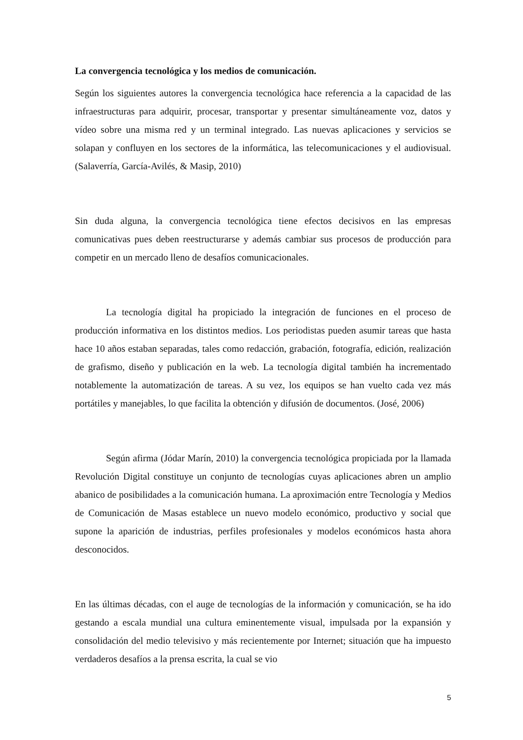La convergencia tecnológica y los medios de comunicación.
Según los siguientes autores la convergencia tecnológica hace referencia a la capacidad de las infraestructuras para adquirir, procesar, transportar y presentar simultáneamente voz, datos y vídeo sobre una misma red y un terminal integrado. Las nuevas aplicaciones y servicios se solapan y confluyen en los sectores de la informática, las telecomunicaciones y el audiovisual. (Salaverría, García-Avilés, & Masip, 2010)
Sin duda alguna, la convergencia tecnológica tiene efectos decisivos en las empresas comunicativas pues deben reestructurarse y además cambiar sus procesos de producción para competir en un mercado lleno de desafíos comunicacionales.
La tecnología digital ha propiciado la integración de funciones en el proceso de producción informativa en los distintos medios. Los periodistas pueden asumir tareas que hasta hace 10 años estaban separadas, tales como redacción, grabación, fotografía, edición, realización de grafismo, diseño y publicación en la web. La tecnología digital también ha incrementado notablemente la automatización de tareas. A su vez, los equipos se han vuelto cada vez más portátiles y manejables, lo que facilita la obtención y difusión de documentos. (José, 2006)
Según afirma (Jódar Marín, 2010) la convergencia tecnológica propiciada por la llamada Revolución Digital constituye un conjunto de tecnologías cuyas aplicaciones abren un amplio abanico de posibilidades a la comunicación humana. La aproximación entre Tecnología y Medios de Comunicación de Masas establece un nuevo modelo económico, productivo y social que supone la aparición de industrias, perfiles profesionales y modelos económicos hasta ahora desconocidos.
En las últimas décadas, con el auge de tecnologías de la información y comunicación, se ha ido gestando a escala mundial una cultura eminentemente visual, impulsada por la expansión y consolidación del medio televisivo y más recientemente por Internet; situación que ha impuesto verdaderos desafíos a la prensa escrita, la cual se vio
5